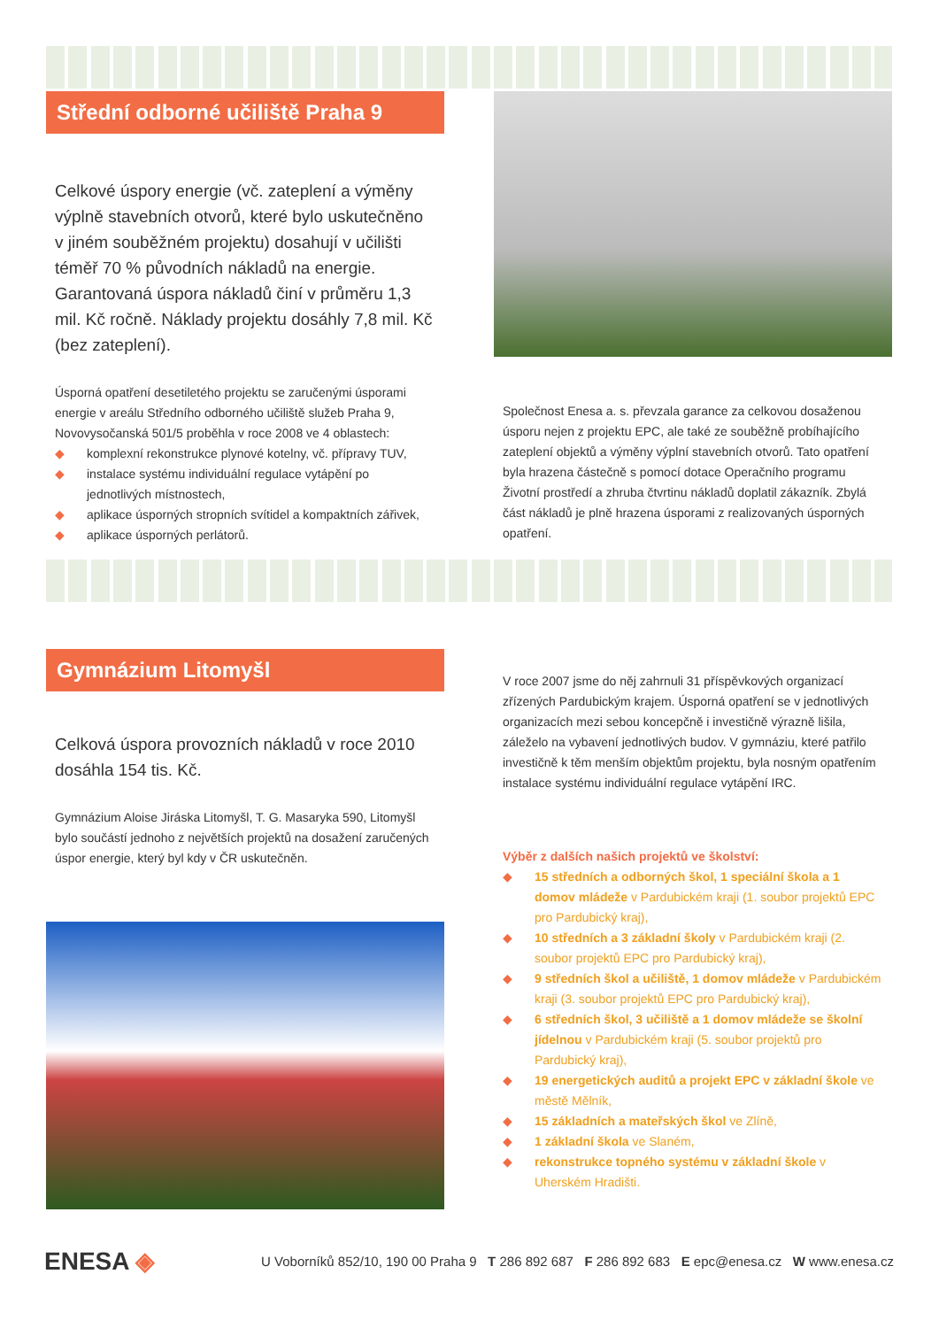Střední odborné učiliště Praha 9
Celkové úspory energie (vč. zateplení a výměny výplně stavebních otvorů, které bylo uskutečněno v jiném souběžném projektu) dosahují v učilišti téměř 70 % původních nákladů na energie. Garantovaná úspora nákladů činí v průměru 1,3 mil. Kč ročně. Náklady projektu dosáhly 7,8 mil. Kč (bez zateplení).
Úsporná opatření desetiletého projektu se zaručenými úsporami energie v areálu Středního odborného učiliště služeb Praha 9, Novovysočanská 501/5 proběhla v roce 2008 ve 4 oblastech:
◆ komplexní rekonstrukce plynové kotelny, vč. přípravy TUV,
◆ instalace systému individuální regulace vytápění po jednotlivých místnostech,
◆ aplikace úsporných stropních svítidel a kompaktních zářivek,
◆ aplikace úsporných perlátorů.
Společnost Enesa a. s. převzala garance za celkovou dosaženou úsporu nejen z projektu EPC, ale také ze souběžně probíhajícího zateplení objektů a výměny výplní stavebních otvorů. Tato opatření byla hrazena částečně s pomocí dotace Operačního programu Životní prostředí a zhruba čtvrtinu nákladů doplatil zákazník. Zbylá část nákladů je plně hrazena úsporami z realizovaných úsporných opatření.
Gymnázium Litomyšl
Celková úspora provozních nákladů v roce 2010 dosáhla 154 tis. Kč.
Gymnázium Aloise Jiráska Litomyšl, T. G. Masaryka 590, Litomyšl bylo součástí jednoho z největších projektů na dosažení zaručených úspor energie, který byl kdy v ČR uskutečněn.
V roce 2007 jsme do něj zahrnuli 31 příspěvkových organizací zřízených Pardubickým krajem. Úsporná opatření se v jednotlivých organizacích mezi sebou koncepčně i investičně výrazně lišila, záleželo na vybavení jednotlivých budov. V gymnáziu, které patřilo investičně k těm menším objektům projektu, byla nosným opatřením instalace systému individuální regulace vytápění IRC.
Výběr z dalších našich projektů ve školství:
◆ 15 středních a odborných škol, 1 speciální škola a 1 domov mládeže v Pardubickém kraji (1. soubor projektů EPC pro Pardubický kraj),
◆ 10 středních a 3 základní školy v Pardubickém kraji (2. soubor projektů EPC pro Pardubický kraj),
◆ 9 středních škol a učiliště, 1 domov mládeže v Pardubickém kraji (3. soubor projektů EPC pro Pardubický kraj),
◆ 6 středních škol, 3 učiliště a 1 domov mládeže se školní jídelnou v Pardubickém kraji (5. soubor projektů pro Pardubický kraj),
◆ 19 energetických auditů a projekt EPC v základní škole ve městě Mělník,
◆ 15 základních a mateřských škol ve Zlíně,
◆ 1 základní škola ve Slaném,
◆ rekonstrukce topného systému v základní škole v Uherském Hradišti.
ENESA ◈
U Voborníků 852/10, 190 00 Praha 9 T 286 892 687 F 286 892 683 E epc@enesa.cz W www.enesa.cz